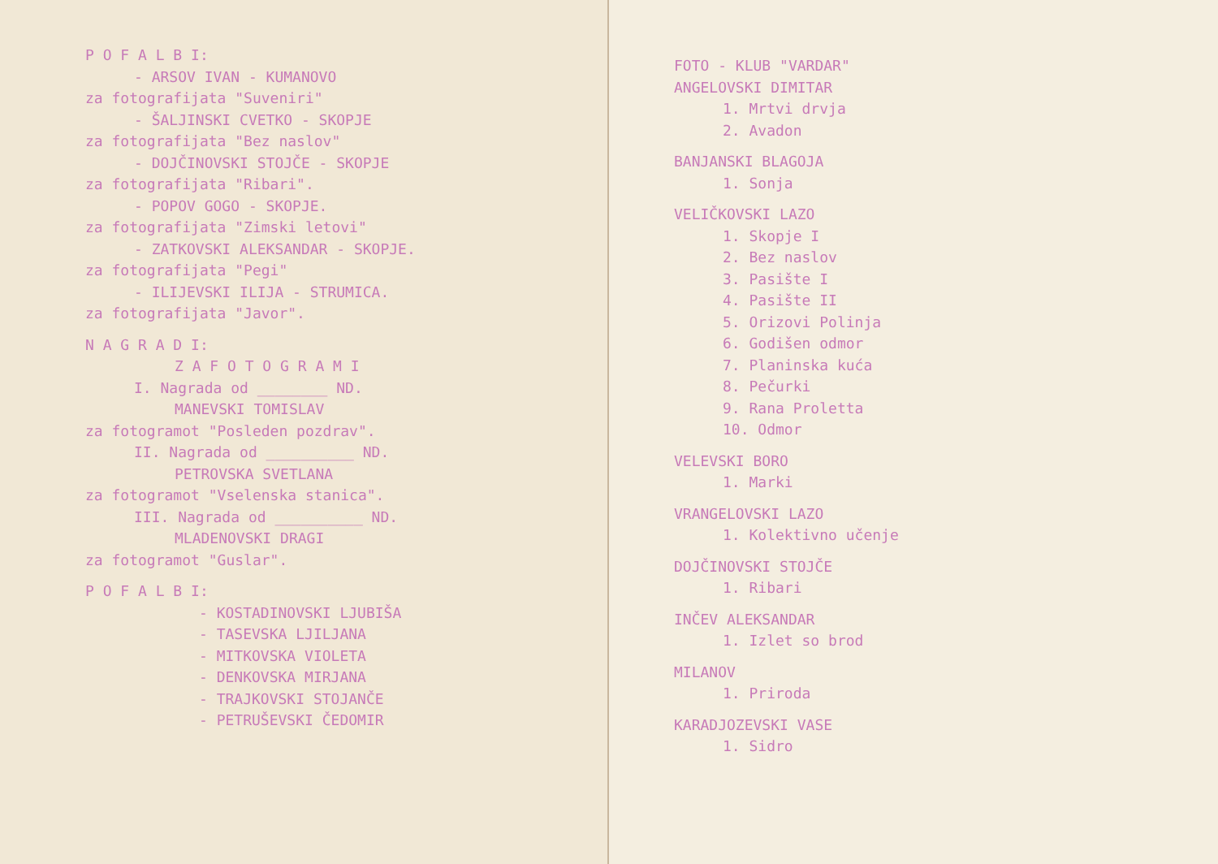P O F A L B I:
- ARSOV IVAN - KUMANOVO
za fotografijata "Suveniri"
- ŠALJINSKI CVETKO - SKOPJE
za fotografijata "Bez naslov"
- DOJČINOVSKI STOJČE - SKOPJE
za fotografijata "Ribari".
- POPOV GOGO - SKOPJE.
za fotografijata "Zimski letovi"
- ZATKOVSKI ALEKSANDAR - SKOPJE.
za fotografijata "Pegi"
- ILIJEVSKI ILIJA - STRUMICA.
za fotografijata "Javor".
N A G R A D I:
Z A F O T O G R A M I
I. Nagrada od ________ ND.
MANEVSKI TOMISLAV
za fotogramot "Posleden pozdrav".
II. Nagrada od __________ ND.
PETROVSKA SVETLANA
za fotogramot "Vselenska stanica".
III. Nagrada od __________ ND.
MLADENOVSKI DRAGI
za fotogramot "Guslar".
P O F A L B I:
- KOSTADINOVSKI LJUBIŠA
- TASEVSKA LJILJANA
- MITKOVSKA VIOLETA
- DENKOVSKA MIRJANA
- TRAJKOVSKI STOJANČE
- PETRUŠEVSKI ČEDOMIR
FOTO - KLUB "VARDAR"
ANGELOVSKI DIMITAR
1. Mrtvi drvja
2. Avadon
BANJANSKI BLAGOJA
1. Sonja
VELIČKOVSKI LAZO
1. Skopje I
2. Bez naslov
3. Pasište I
4. Pasište II
5. Orizovi Polinja
6. Godišen odmor
7. Planinska kuća
8. Pečurki
9. Rana Proletta
10. Odmor
VELEVSKI BORO
1. Marki
VRANGELOVSKI LAZO
1. Kolektivno učenje
DOJČINOVSKI STOJČE
1. Ribari
INČEV ALEKSANDAR
1. Izlet so brod
MILANOV
1. Priroda
KARADJOZEVSKI VASE
1. Sidro